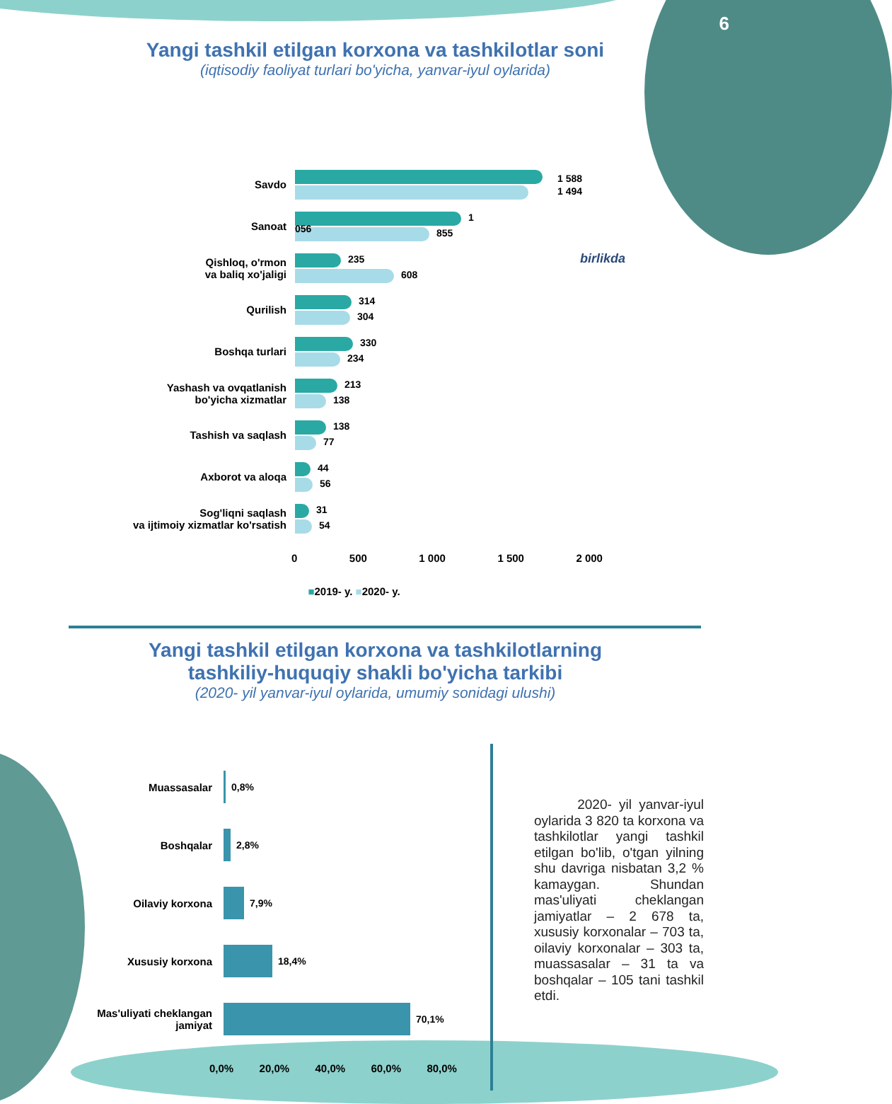6
Yangi tashkil etilgan korxona va tashkilotlar soni
(iqtisodiy faoliyat turlari bo'yicha, yanvar-iyul oylarida)
Savdo
1 588
1 494
Sanoat
1 056
855
Qishloq, o'rmon
va baliq xo'jaligi
235
608
Qurilish
314
304
Boshqa turlari
330
234
Yashash va ovqatlanish
bo'yicha xizmatlar
213
138
Tashish va saqlash
138
77
Axborot va aloqa
44
56
Sog'liqni saqlash
va ijtimoiy xizmatlar ko'rsatish
31
54
birlikda
0 500 1 000 1 500 2 000
■2019- y. ■2020- y.
Yangi tashkil etilgan korxona va tashkilotlarning
tashkiliy-huquqiy shakli bo'yicha tarkibi
(2020- yil yanvar-iyul oylarida, umumiy sonidagi ulushi)
Muassasalar 0,8%
Boshqalar 2,8%
Oilaviy korxona 7,9%
Xususiy korxona 18,4%
Mas'uliyati cheklangan
jamiyat
70,1%
0,0% 20,0% 40,0% 60,0% 80,0%
2020- yil yanvar-iyul oylarida 3 820 ta korxona va tashkilotlar yangi tashkil etilgan bo'lib, o'tgan yilning shu davriga nisbatan 3,2 % kamaygan. Shundan mas'uliyati cheklangan jamiyatlar – 2 678 ta, xususiy korxonalar – 703 ta, oilaviy korxonalar – 303 ta, muassasalar – 31 ta va boshqalar – 105 tani tashkil etdi.